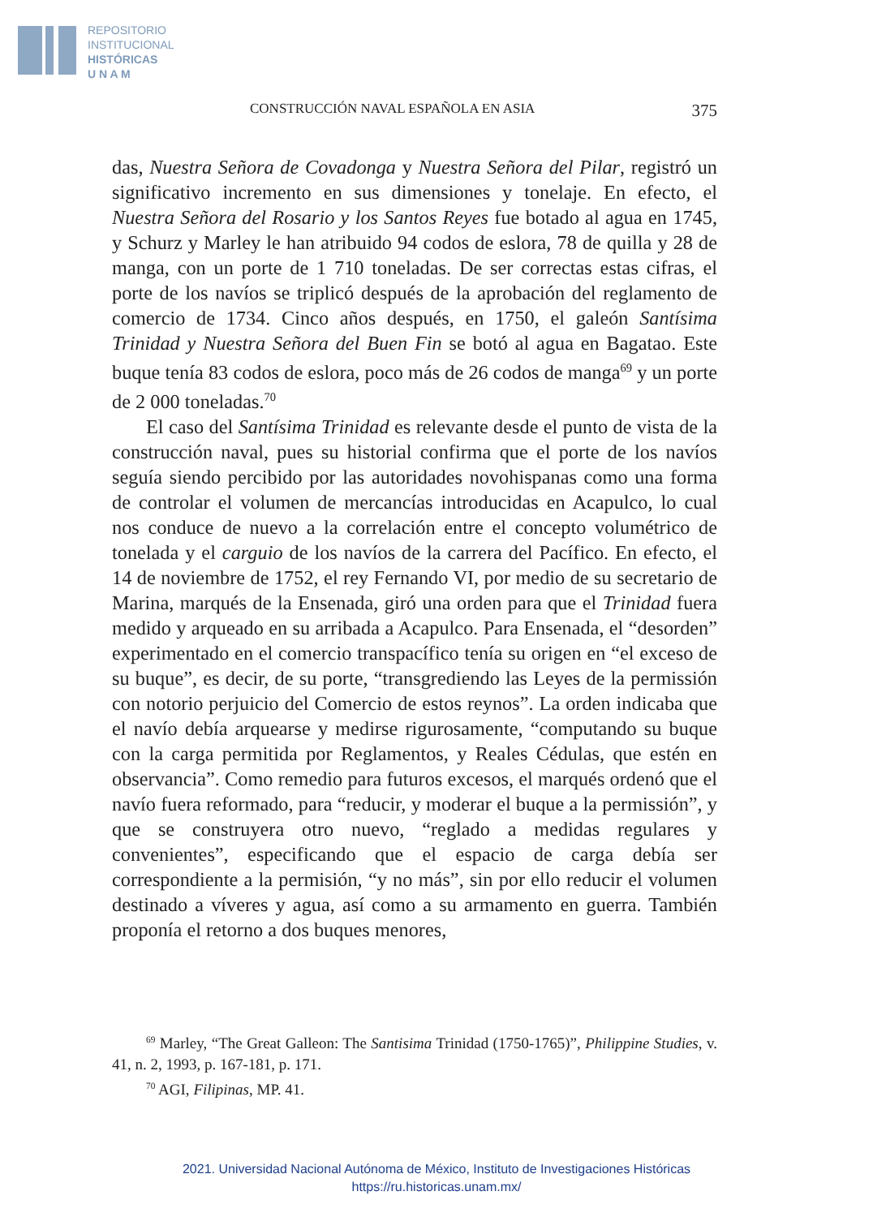REPOSITORIO
INSTITUCIONAL
HISTÓRICAS
U N A M
CONSTRUCCIÓN NAVAL ESPAÑOLA EN ASIA 375
das, Nuestra Señora de Covadonga y Nuestra Señora del Pilar, registró un significativo incremento en sus dimensiones y tonelaje. En efecto, el Nuestra Señora del Rosario y los Santos Reyes fue botado al agua en 1745, y Schurz y Marley le han atribuido 94 codos de eslora, 78 de quilla y 28 de manga, con un porte de 1 710 toneladas. De ser correctas estas cifras, el porte de los navíos se triplicó después de la aprobación del reglamento de comercio de 1734. Cinco años después, en 1750, el galeón Santísima Trinidad y Nuestra Señora del Buen Fin se botó al agua en Bagatao. Este buque tenía 83 codos de eslora, poco más de 26 codos de manga<sup>69</sup> y un porte de 2 000 toneladas.<sup>70</sup>
El caso del Santísima Trinidad es relevante desde el punto de vista de la construcción naval, pues su historial confirma que el porte de los navíos seguía siendo percibido por las autoridades novohispanas como una forma de controlar el volumen de mercancías introducidas en Acapulco, lo cual nos conduce de nuevo a la correlación entre el concepto volumétrico de tonelada y el carguio de los navíos de la carrera del Pacífico. En efecto, el 14 de noviembre de 1752, el rey Fernando VI, por medio de su secretario de Marina, marqués de la Ensenada, giró una orden para que el Trinidad fuera medido y arqueado en su arribada a Acapulco. Para Ensenada, el “desorden” experimentado en el comercio transpacífico tenía su origen en “el exceso de su buque”, es decir, de su porte, “transgrediendo las Leyes de la permissión con notorio perjuicio del Comercio de estos reynos”. La orden indicaba que el navío debía arquearse y medirse rigurosamente, “computando su buque con la carga permitida por Reglamentos, y Reales Cédulas, que estén en observancia”. Como remedio para futuros excesos, el marqués ordenó que el navío fuera reformado, para “reducir, y moderar el buque a la permissión”, y que se construyera otro nuevo, “reglado a medidas regulares y convenientes”, especificando que el espacio de carga debía ser correspondiente a la permisión, “y no más”, sin por ello reducir el volumen destinado a víveres y agua, así como a su armamento en guerra. También proponía el retorno a dos buques menores,
<sup>69</sup> Marley, “The Great Galleon: The Santisima Trinidad (1750-1765)”, Philippine Studies, v. 41, n. 2, 1993, p. 167-181, p. 171.
<sup>70</sup> AGI, Filipinas, MP. 41.
2021. Universidad Nacional Autónoma de México, Instituto de Investigaciones Históricas
https://ru.historicas.unam.mx/